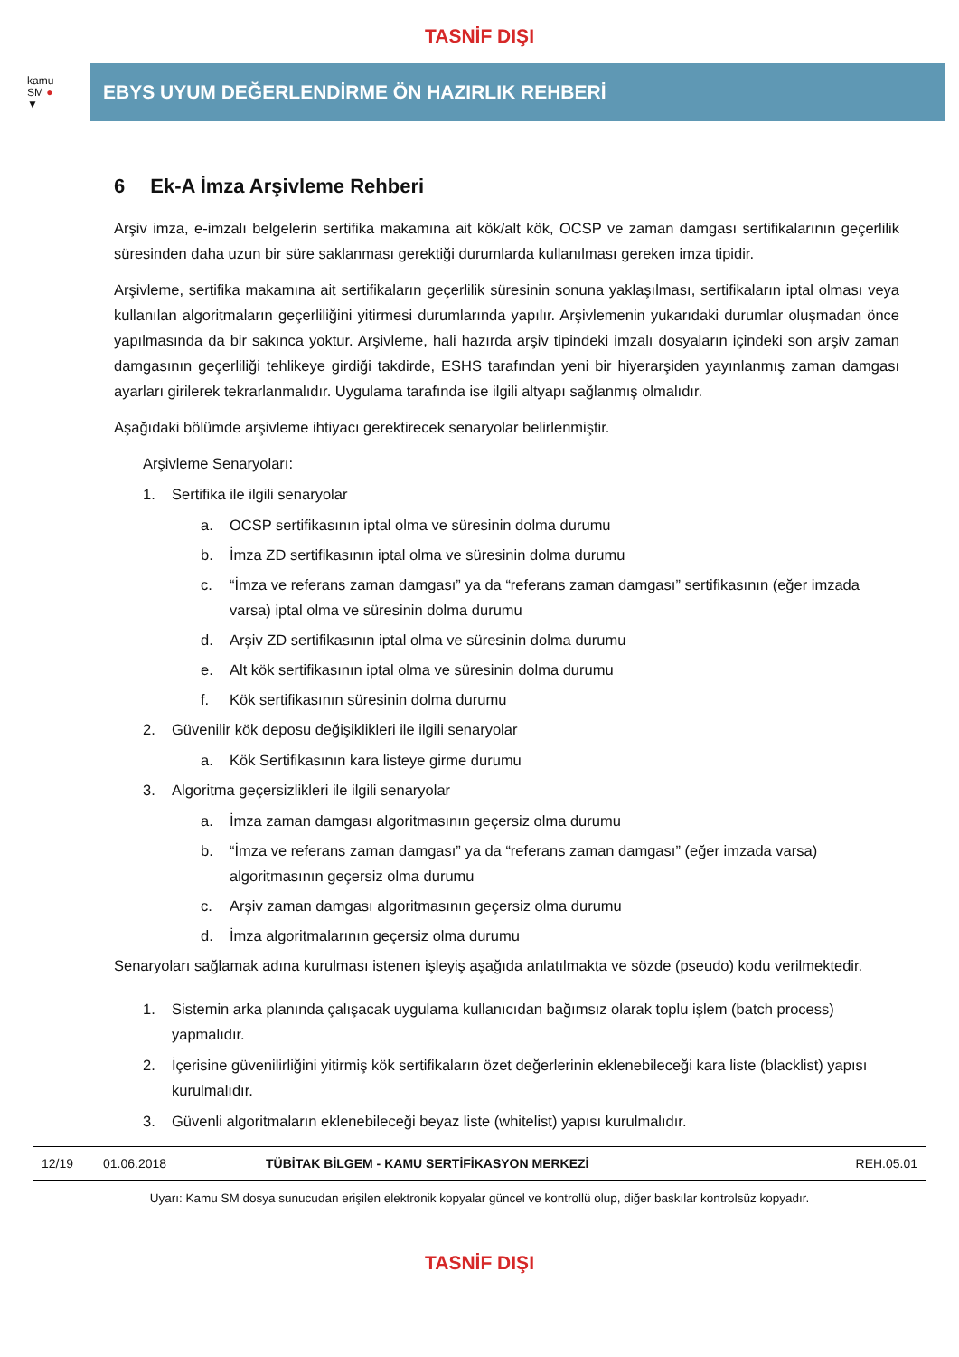TASNİF DIŞI
kamu
SM ●
▼
EBYS UYUM DEĞERLENDİRME ÖN HAZIRLIK REHBERİ
6 Ek-A İmza Arşivleme Rehberi
Arşiv imza, e-imzalı belgelerin sertifika makamına ait kök/alt kök, OCSP ve zaman damgası sertifikalarının geçerlilik süresinden daha uzun bir süre saklanması gerektiği durumlarda kullanılması gereken imza tipidir.
Arşivleme, sertifika makamına ait sertifikaların geçerlilik süresinin sonuna yaklaşılması, sertifikaların iptal olması veya kullanılan algoritmaların geçerliliğini yitirmesi durumlarında yapılır. Arşivlemenin yukarıdaki durumlar oluşmadan önce yapılmasında da bir sakınca yoktur. Arşivleme, hali hazırda arşiv tipindeki imzalı dosyaların içindeki son arşiv zaman damgasının geçerliliği tehlikeye girdiği takdirde, ESHS tarafından yeni bir hiyerarşiden yayınlanmış zaman damgası ayarları girilerek tekrarlanmalıdır. Uygulama tarafında ise ilgili altyapı sağlanmış olmalıdır.
Aşağıdaki bölümde arşivleme ihtiyacı gerektirecek senaryolar belirlenmiştir.
Arşivleme Senaryoları:
1. Sertifika ile ilgili senaryolar
a. OCSP sertifikasının iptal olma ve süresinin dolma durumu
b. İmza ZD sertifikasının iptal olma ve süresinin dolma durumu
c. “İmza ve referans zaman damgası” ya da “referans zaman damgası” sertifikasının (eğer imzada varsa) iptal olma ve süresinin dolma durumu
d. Arşiv ZD sertifikasının iptal olma ve süresinin dolma durumu
e. Alt kök sertifikasının iptal olma ve süresinin dolma durumu
f. Kök sertifikasının süresinin dolma durumu
2. Güvenilir kök deposu değişiklikleri ile ilgili senaryolar
a. Kök Sertifikasının kara listeye girme durumu
3. Algoritma geçersizlikleri ile ilgili senaryolar
a. İmza zaman damgası algoritmasının geçersiz olma durumu
b. “İmza ve referans zaman damgası” ya da “referans zaman damgası” (eğer imzada varsa) algoritmasının geçersiz olma durumu
c. Arşiv zaman damgası algoritmasının geçersiz olma durumu
d. İmza algoritmalarının geçersiz olma durumu
Senaryoları sağlamak adına kurulması istenen işleyiş aşağıda anlatılmakta ve sözde (pseudo) kodu verilmektedir.
1. Sistemin arka planında çalışacak uygulama kullanıcıdan bağımsız olarak toplu işlem (batch process) yapmalıdır.
2. İçerisine güvenilirliğini yitirmiş kök sertifikaların özet değerlerinin eklenebileceği kara liste (blacklist) yapısı kurulmalıdır.
3. Güvenli algoritmaların eklenebileceği beyaz liste (whitelist) yapısı kurulmalıdır.
12/19 01.06.2018 TÜBİTAK BİLGEM - KAMU SERTİFİKASYON MERKEZİ REH.05.01
Uyarı: Kamu SM dosya sunucudan erişilen elektronik kopyalar güncel ve kontrollü olup, diğer baskılar kontrolsüz kopyadır.
TASNİF DIŞI